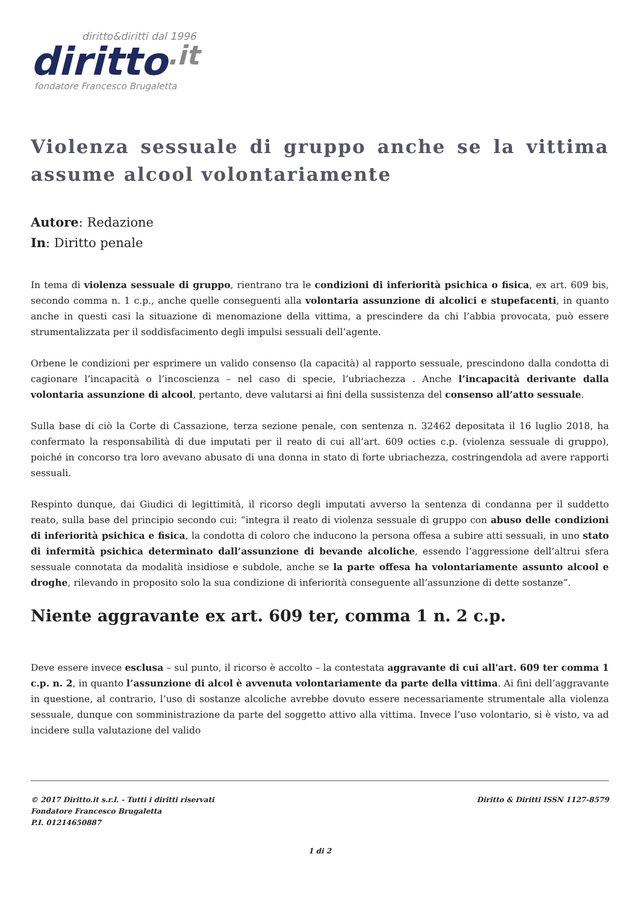diritto&diritti dal 1996
diritto.it
fondatore Francesco Brugaletta
Violenza sessuale di gruppo anche se la vittima assume alcool volontariamente
Autore: Redazione
In: Diritto penale
In tema di violenza sessuale di gruppo, rientrano tra le condizioni di inferiorità psichica o fisica, ex art. 609 bis, secondo comma n. 1 c.p., anche quelle conseguenti alla volontaria assunzione di alcolici e stupefacenti, in quanto anche in questi casi la situazione di menomazione della vittima, a prescindere da chi l’abbia provocata, può essere strumentalizzata per il soddisfacimento degli impulsi sessuali dell’agente.
Orbene le condizioni per esprimere un valido consenso (la capacità) al rapporto sessuale, prescindono dalla condotta di cagionare l’incapacità o l’incoscienza – nel caso di specie, l’ubriachezza . Anche l’incapacità derivante dalla volontaria assunzione di alcool, pertanto, deve valutarsi ai fini della sussistenza del consenso all’atto sessuale.
Sulla base di ciò la Corte di Cassazione, terza sezione penale, con sentenza n. 32462 depositata il 16 luglio 2018, ha confermato la responsabilità di due imputati per il reato di cui all’art. 609 octies c.p. (violenza sessuale di gruppo), poiché in concorso tra loro avevano abusato di una donna in stato di forte ubriachezza, costringendola ad avere rapporti sessuali.
Respinto dunque, dai Giudici di legittimità, il ricorso degli imputati avverso la sentenza di condanna per il suddetto reato, sulla base del principio secondo cui: “integra il reato di violenza sessuale di gruppo con abuso delle condizioni di inferiorità psichica e fisica, la condotta di coloro che inducono la persona offesa a subire atti sessuali, in uno stato di infermità psichica determinato dall’assunzione di bevande alcoliche, essendo l’aggressione dell’altrui sfera sessuale connotata da modalità insidiose e subdole, anche se la parte offesa ha volontariamente assunto alcool e droghe, rilevando in proposito solo la sua condizione di inferiorità conseguente all’assunzione di dette sostanze”.
Niente aggravante ex art. 609 ter, comma 1 n. 2 c.p.
Deve essere invece esclusa – sul punto, il ricorso è accolto – la contestata aggravante di cui all'art. 609 ter comma 1 c.p. n. 2, in quanto l’assunzione di alcol è avvenuta volontariamente da parte della vittima. Ai fini dell’aggravante in questione, al contrario, l’uso di sostanze alcoliche avrebbe dovuto essere necessariamente strumentale alla violenza sessuale, dunque con somministrazione da parte del soggetto attivo alla vittima. Invece l’uso volontario, si è visto, va ad incidere sulla valutazione del valido
© 2017 Diritto.it s.r.l. - Tutti i diritti riservati
Fondatore Francesco Brugaletta
P.I. 01214650887
Diritto & Diritti ISSN 1127-8579
1 di 2